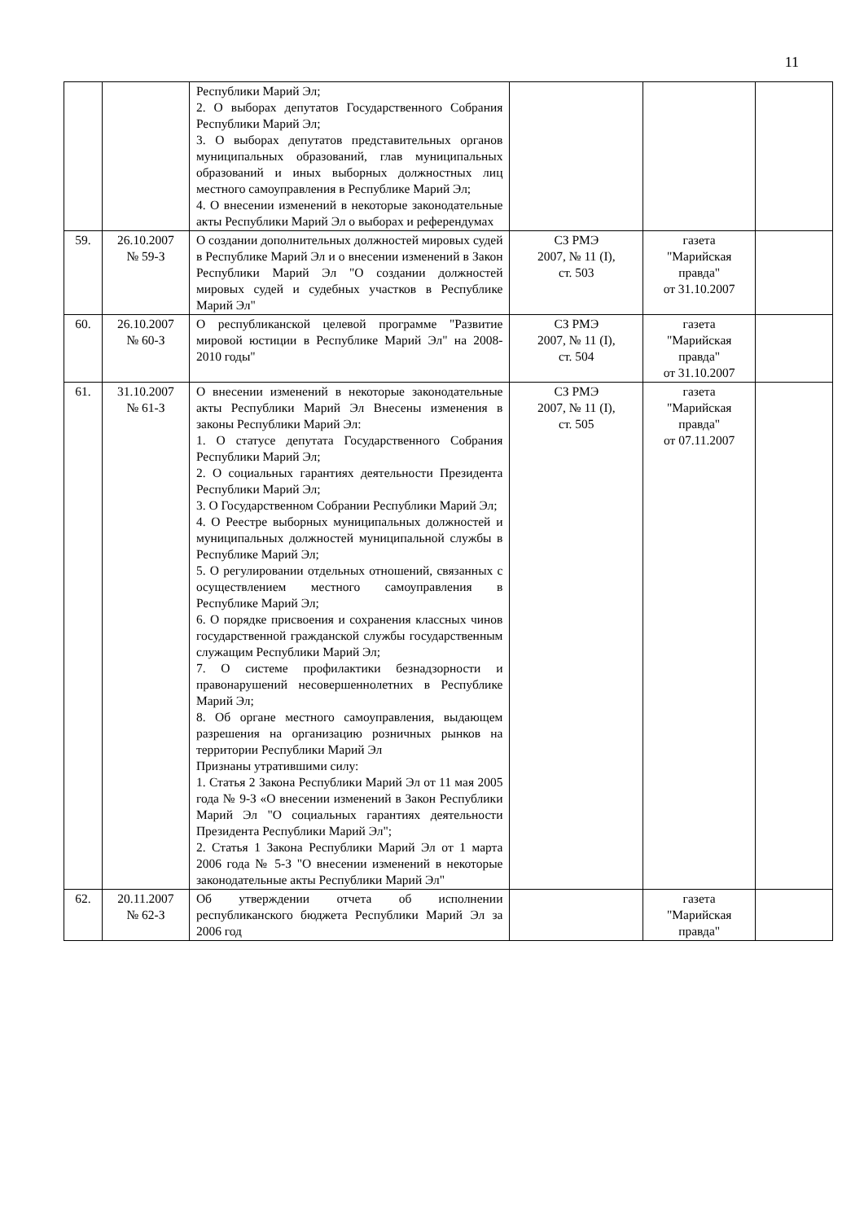11
| | | Республики Марий Эл; 2. О выборах депутатов Государственного Собрания Республики Марий Эл; 3. О выборах депутатов представительных органов муниципальных образований, глав муниципальных образований и иных выборных должностных лиц местного самоуправления в Республике Марий Эл; 4. О внесении изменений в некоторые законодательные акты Республики Марий Эл о выборах и референдумах | | | |
| 59. | 26.10.2007 № 59-З | О создании дополнительных должностей мировых судей в Республике Марий Эл и о внесении изменений в Закон Республики Марий Эл "О создании должностей мировых судей и судебных участков в Республике Марий Эл" | СЗ РМЭ 2007, № 11 (I), ст. 503 | газета "Марийская правда" от 31.10.2007 | |
| 60. | 26.10.2007 № 60-З | О республиканской целевой программе "Развитие мировой юстиции в Республике Марий Эл" на 2008-2010 годы" | СЗ РМЭ 2007, № 11 (I), ст. 504 | газета "Марийская правда" от 31.10.2007 | |
| 61. | 31.10.2007 № 61-З | О внесении изменений в некоторые законодательные акты Республики Марий Эл Внесены изменения в законы Республики Марий Эл: 1. О статусе депутата Государственного Собрания Республики Марий Эл; 2. О социальных гарантиях деятельности Президента Республики Марий Эл; 3. О Государственном Собрании Республики Марий Эл; 4. О Реестре выборных муниципальных должностей и муниципальных должностей муниципальной службы в Республике Марий Эл; 5. О регулировании отдельных отношений, связанных с осуществлением местного самоуправления в Республике Марий Эл; 6. О порядке присвоения и сохранения классных чинов государственной гражданской службы государственным служащим Республики Марий Эл; 7. О системе профилактики безнадзорности и правонарушений несовершеннолетних в Республике Марий Эл; 8. Об органе местного самоуправления, выдающем разрешения на организацию розничных рынков на территории Республики Марий Эл Признаны утратившими силу: 1. Статья 2 Закона Республики Марий Эл от 11 мая 2005 года № 9-З «О внесении изменений в Закон Республики Марий Эл "О социальных гарантиях деятельности Президента Республики Марий Эл"; 2. Статья 1 Закона Республики Марий Эл от 1 марта 2006 года № 5-З "О внесении изменений в некоторые законодательные акты Республики Марий Эл" | СЗ РМЭ 2007, № 11 (I), ст. 505 | газета "Марийская правда" от 07.11.2007 | |
| 62. | 20.11.2007 № 62-З | Об утверждении отчета об исполнении республиканского бюджета Республики Марий Эл за 2006 год | | газета "Марийская правда" | |